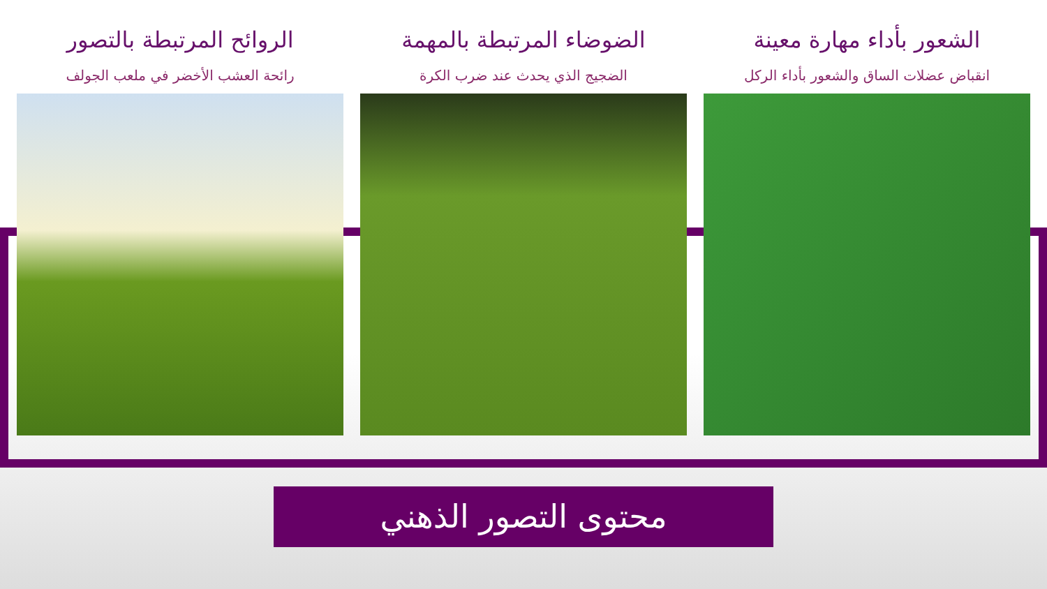الشعور بأداء مهارة معينة
انقباض عضلات الساق والشعور بأداء الركل
الضوضاء المرتبطة بالمهمة
الضجيج الذي يحدث عند ضرب الكرة
الروائح المرتبطة بالتصور
رائحة العشب الأخضر في ملعب الجولف
محتوى التصور الذهني